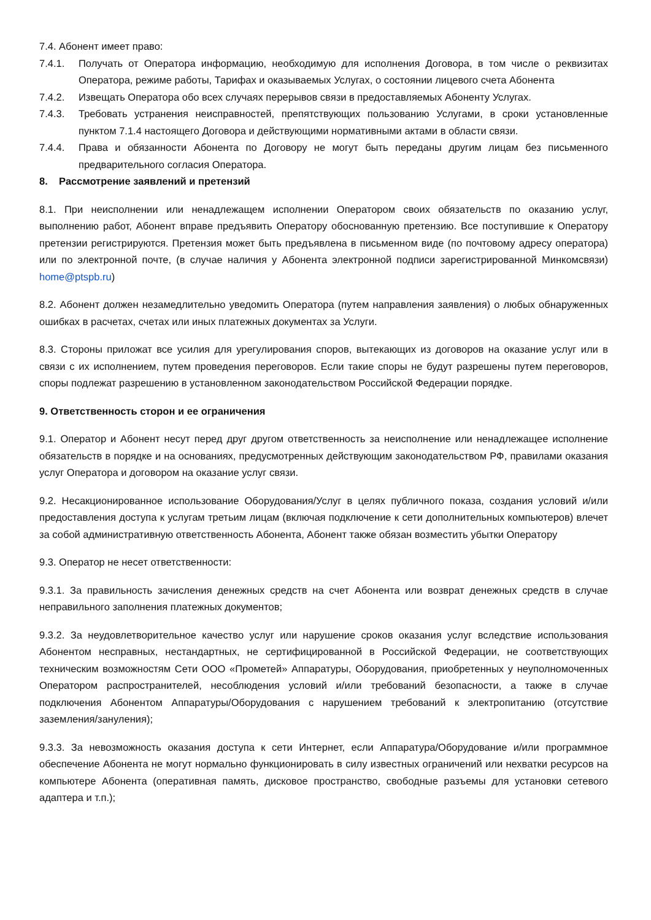7.4. Абонент имеет право:
7.4.1. Получать от Оператора информацию, необходимую для исполнения Договора, в том числе о реквизитах Оператора, режиме работы, Тарифах и оказываемых Услугах, о состоянии лицевого счета Абонента
7.4.2. Извещать Оператора обо всех случаях перерывов связи в предоставляемых Абоненту Услугах.
7.4.3. Требовать устранения неисправностей, препятствующих пользованию Услугами, в сроки установленные пунктом 7.1.4 настоящего Договора и действующими нормативными актами в области связи.
7.4.4. Права и обязанности Абонента по Договору не могут быть переданы другим лицам без письменного предварительного согласия Оператора.
8. Рассмотрение заявлений и претензий
8.1. При неисполнении или ненадлежащем исполнении Оператором своих обязательств по оказанию услуг, выполнению работ, Абонент вправе предъявить Оператору обоснованную претензию. Все поступившие к Оператору претензии регистрируются. Претензия может быть предъявлена в письменном виде (по почтовому адресу оператора) или по электронной почте, (в случае наличия у Абонента электронной подписи зарегистрированной Минкомсвязи) home@ptspb.ru)
8.2. Абонент должен незамедлительно уведомить Оператора (путем направления заявления) о любых обнаруженных ошибках в расчетах, счетах или иных платежных документах за Услуги.
8.3. Стороны приложат все усилия для урегулирования споров, вытекающих из договоров на оказание услуг или в связи с их исполнением, путем проведения переговоров. Если такие споры не будут разрешены путем переговоров, споры подлежат разрешению в установленном законодательством Российской Федерации порядке.
9. Ответственность сторон и ее ограничения
9.1. Оператор и Абонент несут перед друг другом ответственность за неисполнение или ненадлежащее исполнение обязательств в порядке и на основаниях, предусмотренных действующим законодательством РФ, правилами оказания услуг Оператора и договором на оказание услуг связи.
9.2. Несакционированное использование Оборудования/Услуг в целях публичного показа, создания условий и/или предоставления доступа к услугам третьим лицам (включая подключение к сети дополнительных компьютеров) влечет за собой административную ответственность Абонента, Абонент также обязан возместить убытки Оператору
9.3. Оператор не несет ответственности:
9.3.1. За правильность зачисления денежных средств на счет Абонента или возврат денежных средств в случае неправильного заполнения платежных документов;
9.3.2. За неудовлетворительное качество услуг или нарушение сроков оказания услуг вследствие использования Абонентом несправных, нестандартных, не сертифицированной в Российской Федерации, не соответствующих техническим возможностям Сети ООО «Прометей» Аппаратуры, Оборудования, приобретенных у неуполномоченных Оператором распространителей, несоблюдения условий и/или требований безопасности, а также в случае подключения Абонентом Аппаратуры/Оборудования с нарушением требований к электропитанию (отсутствие заземления/зануления);
9.3.3. За невозможность оказания доступа к сети Интернет, если Аппаратура/Оборудование и/или программное обеспечение Абонента не могут нормально функционировать в силу известных ограничений или нехватки ресурсов на компьютере Абонента (оперативная память, дисковое пространство, свободные разъемы для установки сетевого адаптера и т.п.);